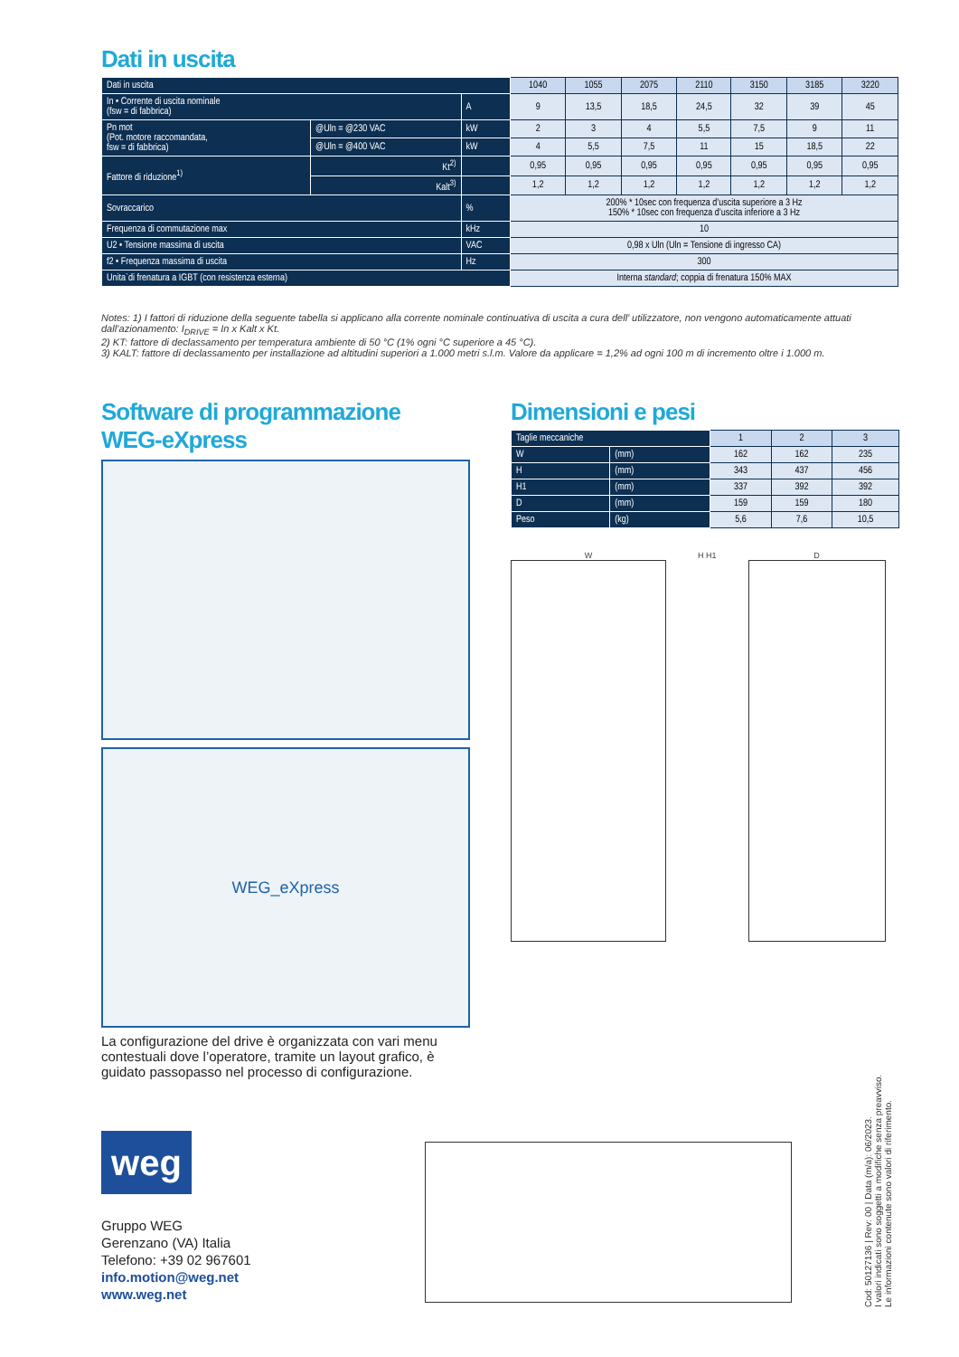Dati in uscita
| Dati in uscita | | | 1040 | 1055 | 2075 | 2110 | 3150 | 3185 | 3220 |
| In • Corrente di uscita nominale (fsw = di fabbrica) | | A | 9 | 13,5 | 18,5 | 24,5 | 32 | 39 | 45 |
| Pn mot (Pot. motore raccomandata, fsw = di fabbrica) | @Uln = @230 VAC | kW | 2 | 3 | 4 | 5,5 | 7,5 | 9 | 11 |
| | @Uln = @400 VAC | kW | 4 | 5,5 | 7,5 | 11 | 15 | 18,5 | 22 |
| Fattore di riduzione<sup>1)</sup> | Kt<sup>2)</sup> | | 0,95 | 0,95 | 0,95 | 0,95 | 0,95 | 0,95 | 0,95 |
| | Kalt<sup>3)</sup> | | 1,2 | 1,2 | 1,2 | 1,2 | 1,2 | 1,2 | 1,2 |
| Sovraccarico | | % | 200% * 10sec con frequenza d’uscita superiore a 3 Hz 150% * 10sec con frequenza d’uscita inferiore a 3 Hz | | | | | | |
| Frequenza di commutazione max | | kHz | 10 | | | | | | |
| U2 • Tensione massima di uscita | | VAC | 0,98 x Uln (Uln = Tensione di ingresso CA) | | | | | | |
| f2 • Frequenza massima di uscita | | Hz | 300 | | | | | | |
| Unita`di frenatura a IGBT (con resistenza esterna) | | | Interna standard ; coppia di frenatura 150% MAX | | | | | | |
Notes: 1) I fattori di riduzione della seguente tabella si applicano alla corrente nominale continuativa di uscita a cura dell’ utilizzatore, non vengono automaticamente attuati dall’azionamento: I<sub>DRIVE</sub> = In x Kalt x Kt.
2) KT: fattore di declassamento per temperatura ambiente di 50 °C (1% ogni °C superiore a 45 °C).
3) KALT: fattore di declassamento per installazione ad altitudini superiori a 1.000 metri s.l.m. Valore da applicare = 1,2% ad ogni 100 m di incremento oltre i 1.000 m.
Software di programmazione
WEG-eXpress
WEG_eXpress
La configurazione del drive è organizzata con vari menu contestuali dove l’operatore, tramite un layout grafico, è guidato passopasso nel processo di configurazione.
Dimensioni e pesi
| Taglie meccaniche | | 1 | 2 | 3 |
| W | (mm) | 162 | 162 | 235 |
| H | (mm) | 343 | 437 | 456 |
| H1 | (mm) | 337 | 392 | 392 |
| D | (mm) | 159 | 159 | 180 |
| Peso | (kg) | 5,6 | 7,6 | 10,5 |
W H H1 D
weg
Gruppo WEG
Gerenzano (VA) Italia
Telefono: +39 02 967601
info.motion@weg.net
www.weg.net
Cod: 50127136 | Rev: 00 | Data (m/a): 06/2023.
I valori indicati sono soggetti a modifiche senza preavviso.
Le informazioni contenute sono valori di riferimento.